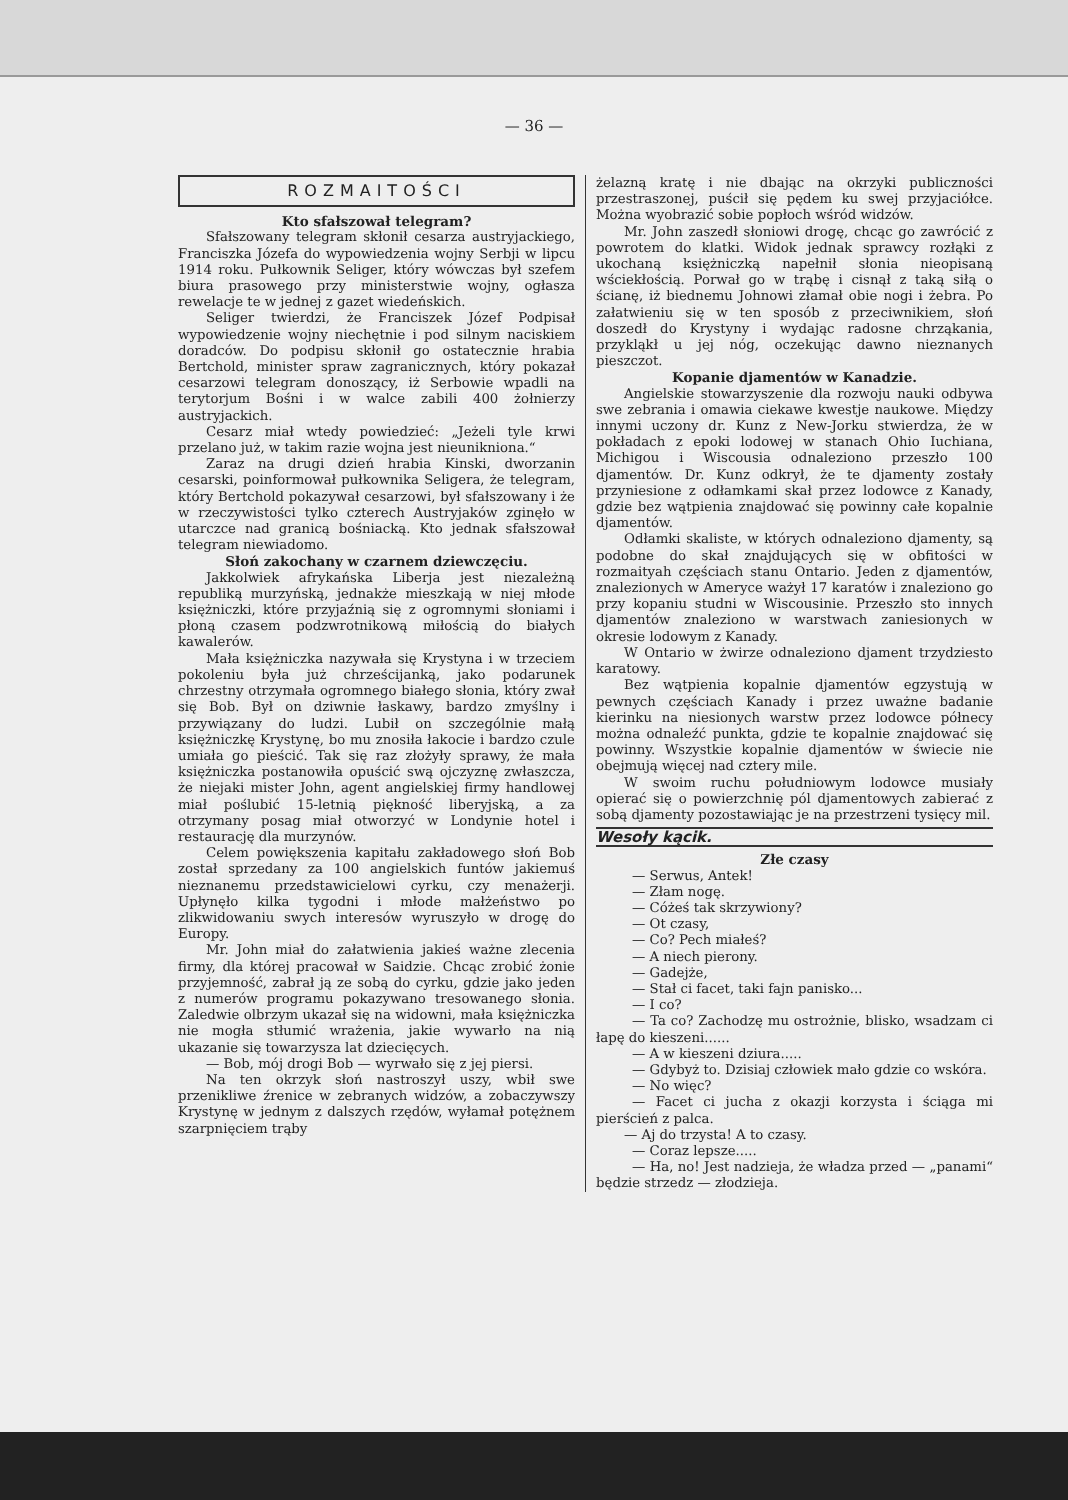— 36 —
ROZMAITOŚCI
Kto sfałszował telegram?
Sfałszowany telegram skłonił cesarza austryjackiego, Franciszka Józefa do wypowiedzenia wojny Serbji w lipcu 1914 roku. Pułkownik Seliger, który wówczas był szefem biura prasowego przy ministerstwie wojny, ogłasza rewelacje te w jednej z gazet wiedeńskich.
Seliger twierdzi, że Franciszek Józef Podpisał wypowiedzenie wojny niechętnie i pod silnym naciskiem doradców. Do podpisu skłonił go ostatecznie hrabia Bertchold, minister spraw zagranicznych, który pokazał cesarzowi telegram donoszący, iż Serbowie wpadli na terytorjum Bośni i w walce zabili 400 żołnierzy austryjackich.
Cesarz miał wtedy powiedzieć: „Jeżeli tyle krwi przelano już, w takim razie wojna jest nieunikniona.“
Zaraz na drugi dzień hrabia Kinski, dworzanin cesarski, poinformował pułkownika Seligera, że telegram, który Bertchold pokazywał cesarzowi, był sfałszowany i że w rzeczywistości tylko czterech Austryjaków zginęło w utarczce nad granicą bośniacką. Kto jednak sfałszował telegram niewiadomo.
Słoń zakochany w czarnem dziewczęciu.
Jakkolwiek afrykańska Liberja jest niezależną republiką murzyńską, jednakże mieszkają w niej młode księżniczki, które przyjaźnią się z ogromnymi słoniami i płoną czasem podzwrotnikową miłością do białych kawalerów.
Mała księżniczka nazywała się Krystyna i w trzeciem pokoleniu była już chrześcijanką, jako podarunek chrzestny otrzymała ogromnego białego słonia, który zwał się Bob. Był on dziwnie łaskawy, bardzo zmyślny i przywiązany do ludzi. Lubił on szczególnie małą księżniczkę Krystynę, bo mu znosiła łakocie i bardzo czule umiała go pieścić. Tak się raz złożyły sprawy, że mała księżniczka postanowiła opuścić swą ojczyznę zwłaszcza, że niejaki mister John, agent angielskiej firmy handlowej miał poślubić 15-letnią piękność liberyjską, a za otrzymany posag miał otworzyć w Londynie hotel i restaurację dla murzynów.
Celem powiększenia kapitału zakładowego słoń Bob został sprzedany za 100 angielskich funtów jakiemuś nieznanemu przedstawicielowi cyrku, czy menażerji. Upłynęło kilka tygodni i młode małżeństwo po zlikwidowaniu swych interesów wyruszyło w drogę do Europy.
Mr. John miał do załatwienia jakieś ważne zlecenia firmy, dla której pracował w Saidzie. Chcąc zrobić żonie przyjemność, zabrał ją ze sobą do cyrku, gdzie jako jeden z numerów programu pokazywano tresowanego słonia. Zaledwie olbrzym ukazał się na widowni, mała księżniczka nie mogła stłumić wrażenia, jakie wywarło na nią ukazanie się towarzysza lat dziecięcych.
— Bob, mój drogi Bob — wyrwało się z jej piersi.
Na ten okrzyk słoń nastroszył uszy, wbił swe przenikliwe źrenice w zebranych widzów, a zobaczywszy Krystynę w jednym z dalszych rzędów, wyłamał potężnem szarpnięciem trąby
żelazną kratę i nie dbając na okrzyki publiczności przestraszonej, puścił się pędem ku swej przyjaciółce. Można wyobrazić sobie popłoch wśród widzów.
Mr. John zaszedł słoniowi drogę, chcąc go zawrócić z powrotem do klatki. Widok jednak sprawcy rozłąki z ukochaną księżniczką napełnił słonia nieopisaną wściekłością. Porwał go w trąbę i cisnął z taką siłą o ścianę, iż biednemu Johnowi złamał obie nogi i żebra. Po załatwieniu się w ten sposób z przeciwnikiem, słoń doszedł do Krystyny i wydając radosne chrząkania, przykląkł u jej nóg, oczekując dawno nieznanych pieszczot.
Kopanie djamentów w Kanadzie.
Angielskie stowarzyszenie dla rozwoju nauki odbywa swe zebrania i omawia ciekawe kwestje naukowe. Między innymi uczony dr. Kunz z New-Jorku stwierdza, że w pokładach z epoki lodowej w stanach Ohio Iuchiana, Michigou i Wiscousia odnaleziono przeszło 100 djamentów. Dr. Kunz odkrył, że te djamenty zostały przyniesione z odłamkami skał przez lodowce z Kanady, gdzie bez wątpienia znajdować się powinny całe kopalnie djamentów.
Odłamki skaliste, w których odnaleziono djamenty, są podobne do skał znajdujących się w obfitości w rozmaityah częściach stanu Ontario. Jeden z djamentów, znalezionych w Ameryce ważył 17 karatów i znaleziono go przy kopaniu studni w Wiscousinie. Przeszło sto innych djamentów znaleziono w warstwach zaniesionych w okresie lodowym z Kanady.
W Ontario w żwirze odnaleziono djament trzydziesto karatowy.
Bez wątpienia kopalnie djamentów egzystują w pewnych częściach Kanady i przez uważne badanie kierinku na niesionych warstw przez lodowce półnecy można odnaleźć punkta, gdzie te kopalnie znajdować się powinny. Wszystkie kopalnie djamentów w świecie nie obejmują więcej nad cztery mile.
W swoim ruchu południowym lodowce musiały opierać się o powierzchnię pól djamentowych zabierać z sobą djamenty pozostawiając je na przestrzeni tysięcy mil.
Wesoły kącik.
Złe czasy
— Serwus, Antek!
— Złam nogę.
— Cóżeś tak skrzywiony?
— Ot czasy,
— Co? Pech miałeś?
— A niech pierony.
— Gadejże,
— Stał ci facet, taki fajn panisko...
— I co?
— Ta co? Zachodzę mu ostrożnie, blisko, wsadzam ci łapę do kieszeni......
— A w kieszeni dziura.....
— Gdybyż to. Dzisiaj człowiek mało gdzie co wskóra.
— No więc?
— Facet ci jucha z okazji korzysta i ściąga mi pierścień z palca.
— Aj do trzysta! A to czasy.
— Coraz lepsze.....
— Ha, no! Jest nadzieja, że władza przed — „panami“ będzie strzedz — złodzieja.